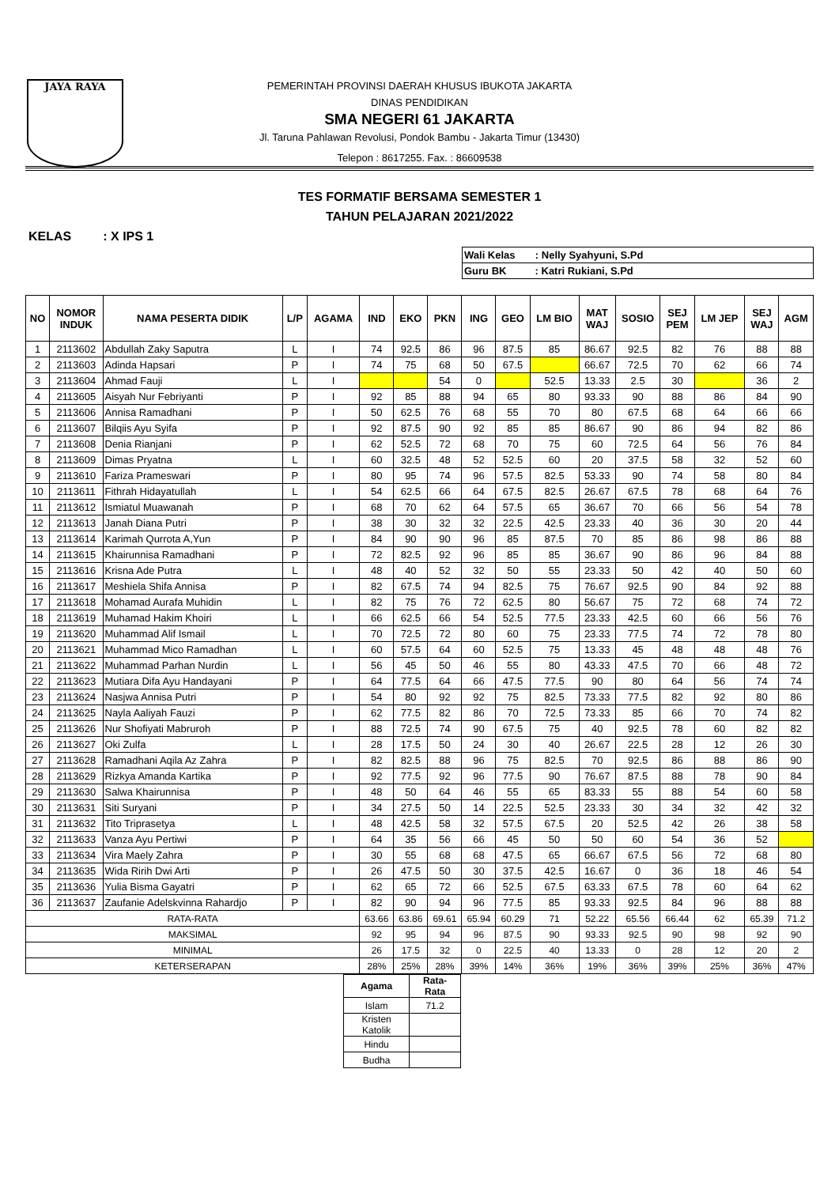JAYA RAYA
PEMERINTAH PROVINSI DAERAH KHUSUS IBUKOTA JAKARTA
DINAS PENDIDIKAN
SMA NEGERI 61 JAKARTA
Jl. Taruna Pahlawan Revolusi, Pondok Bambu - Jakarta Timur (13430)
Telepon : 8617255. Fax. : 86609538
TES FORMATIF BERSAMA SEMESTER 1
TAHUN PELAJARAN 2021/2022
KELAS : X IPS 1
| Wali Kelas : Nelly Syahyuni, S.Pd |
| Guru BK : Katri Rukiani, S.Pd |
| NO | NOMOR INDUK | NAMA PESERTA DIDIK | L/P | AGAMA | IND | EKO | PKN | ING | GEO | LM BIO | MAT WAJ | SOSIO | SEJ PEM | LM JEP | SEJ WAJ | AGM |
| --- | --- | --- | --- | --- | --- | --- | --- | --- | --- | --- | --- | --- | --- | --- | --- | --- |
| 1 | 2113602 | Abdullah Zaky Saputra | L | I | 74 | 92.5 | 86 | 96 | 87.5 | 85 | 86.67 | 92.5 | 82 | 76 | 88 | 88 |
| 2 | 2113603 | Adinda Hapsari | P | I | 74 | 75 | 68 | 50 | 67.5 | | 66.67 | 72.5 | 70 | 62 | 66 | 74 |
| 3 | 2113604 | Ahmad Fauji | L | I | | | 54 | 0 | | 52.5 | 13.33 | 2.5 | 30 | | 36 | 2 |
| 4 | 2113605 | Aisyah Nur Febriyanti | P | I | 92 | 85 | 88 | 94 | 65 | 80 | 93.33 | 90 | 88 | 86 | 84 | 90 |
| 5 | 2113606 | Annisa Ramadhani | P | I | 50 | 62.5 | 76 | 68 | 55 | 70 | 80 | 67.5 | 68 | 64 | 66 | 66 |
| 6 | 2113607 | Bilqiis Ayu Syifa | P | I | 92 | 87.5 | 90 | 92 | 85 | 85 | 86.67 | 90 | 86 | 94 | 82 | 86 |
| 7 | 2113608 | Denia Rianjani | P | I | 62 | 52.5 | 72 | 68 | 70 | 75 | 60 | 72.5 | 64 | 56 | 76 | 84 |
| 8 | 2113609 | Dimas Pryatna | L | I | 60 | 32.5 | 48 | 52 | 52.5 | 60 | 20 | 37.5 | 58 | 32 | 52 | 60 |
| 9 | 2113610 | Fariza Prameswari | P | I | 80 | 95 | 74 | 96 | 57.5 | 82.5 | 53.33 | 90 | 74 | 58 | 80 | 84 |
| 10 | 2113611 | Fithrah Hidayatullah | L | I | 54 | 62.5 | 66 | 64 | 67.5 | 82.5 | 26.67 | 67.5 | 78 | 68 | 64 | 76 |
| 11 | 2113612 | Ismiatul Muawanah | P | I | 68 | 70 | 62 | 64 | 57.5 | 65 | 36.67 | 70 | 66 | 56 | 54 | 78 |
| 12 | 2113613 | Janah Diana Putri | P | I | 38 | 30 | 32 | 32 | 22.5 | 42.5 | 23.33 | 40 | 36 | 30 | 20 | 44 |
| 13 | 2113614 | Karimah Qurrota A,Yun | P | I | 84 | 90 | 90 | 96 | 85 | 87.5 | 70 | 85 | 86 | 98 | 86 | 88 |
| 14 | 2113615 | Khairunnisa Ramadhani | P | I | 72 | 82.5 | 92 | 96 | 85 | 85 | 36.67 | 90 | 86 | 96 | 84 | 88 |
| 15 | 2113616 | Krisna Ade Putra | L | I | 48 | 40 | 52 | 32 | 50 | 55 | 23.33 | 50 | 42 | 40 | 50 | 60 |
| 16 | 2113617 | Meshiela Shifa Annisa | P | I | 82 | 67.5 | 74 | 94 | 82.5 | 75 | 76.67 | 92.5 | 90 | 84 | 92 | 88 |
| 17 | 2113618 | Mohamad Aurafa Muhidin | L | I | 82 | 75 | 76 | 72 | 62.5 | 80 | 56.67 | 75 | 72 | 68 | 74 | 72 |
| 18 | 2113619 | Muhamad Hakim Khoiri | L | I | 66 | 62.5 | 66 | 54 | 52.5 | 77.5 | 23.33 | 42.5 | 60 | 66 | 56 | 76 |
| 19 | 2113620 | Muhammad Alif Ismail | L | I | 70 | 72.5 | 72 | 80 | 60 | 75 | 23.33 | 77.5 | 74 | 72 | 78 | 80 |
| 20 | 2113621 | Muhammad Mico Ramadhan | L | I | 60 | 57.5 | 64 | 60 | 52.5 | 75 | 13.33 | 45 | 48 | 48 | 48 | 76 |
| 21 | 2113622 | Muhammad Parhan Nurdin | L | I | 56 | 45 | 50 | 46 | 55 | 80 | 43.33 | 47.5 | 70 | 66 | 48 | 72 |
| 22 | 2113623 | Mutiara Difa Ayu Handayani | P | I | 64 | 77.5 | 64 | 66 | 47.5 | 77.5 | 90 | 80 | 64 | 56 | 74 | 74 |
| 23 | 2113624 | Nasjwa Annisa Putri | P | I | 54 | 80 | 92 | 92 | 75 | 82.5 | 73.33 | 77.5 | 82 | 92 | 80 | 86 |
| 24 | 2113625 | Nayla Aaliyah Fauzi | P | I | 62 | 77.5 | 82 | 86 | 70 | 72.5 | 73.33 | 85 | 66 | 70 | 74 | 82 |
| 25 | 2113626 | Nur Shofiyati Mabruroh | P | I | 88 | 72.5 | 74 | 90 | 67.5 | 75 | 40 | 92.5 | 78 | 60 | 82 | 82 |
| 26 | 2113627 | Oki Zulfa | L | I | 28 | 17.5 | 50 | 24 | 30 | 40 | 26.67 | 22.5 | 28 | 12 | 26 | 30 |
| 27 | 2113628 | Ramadhani Aqila Az Zahra | P | I | 82 | 82.5 | 88 | 96 | 75 | 82.5 | 70 | 92.5 | 86 | 88 | 86 | 90 |
| 28 | 2113629 | Rizkya Amanda Kartika | P | I | 92 | 77.5 | 92 | 96 | 77.5 | 90 | 76.67 | 87.5 | 88 | 78 | 90 | 84 |
| 29 | 2113630 | Salwa Khairunnisa | P | I | 48 | 50 | 64 | 46 | 55 | 65 | 83.33 | 55 | 88 | 54 | 60 | 58 |
| 30 | 2113631 | Siti Suryani | P | I | 34 | 27.5 | 50 | 14 | 22.5 | 52.5 | 23.33 | 30 | 34 | 32 | 42 | 32 |
| 31 | 2113632 | Tito Triprasetya | L | I | 48 | 42.5 | 58 | 32 | 57.5 | 67.5 | 20 | 52.5 | 42 | 26 | 38 | 58 |
| 32 | 2113633 | Vanza Ayu Pertiwi | P | I | 64 | 35 | 56 | 66 | 45 | 50 | 50 | 60 | 54 | 36 | 52 | |
| 33 | 2113634 | Vira Maely Zahra | P | I | 30 | 55 | 68 | 68 | 47.5 | 65 | 66.67 | 67.5 | 56 | 72 | 68 | 80 |
| 34 | 2113635 | Wida Ririh Dwi Arti | P | I | 26 | 47.5 | 50 | 30 | 37.5 | 42.5 | 16.67 | 0 | 36 | 18 | 46 | 54 |
| 35 | 2113636 | Yulia Bisma Gayatri | P | I | 62 | 65 | 72 | 66 | 52.5 | 67.5 | 63.33 | 67.5 | 78 | 60 | 64 | 62 |
| 36 | 2113637 | Zaufanie Adelskvinna Rahardjo | P | I | 82 | 90 | 94 | 96 | 77.5 | 85 | 93.33 | 92.5 | 84 | 96 | 88 | 88 |
| RATA-RATA | | | | | 63.66 | 63.86 | 69.61 | 65.94 | 60.29 | 71 | 52.22 | 65.56 | 66.44 | 62 | 65.39 | 71.2 |
| MAKSIMAL | | | | | 92 | 95 | 94 | 96 | 87.5 | 90 | 93.33 | 92.5 | 90 | 98 | 92 | 90 |
| MINIMAL | | | | | 26 | 17.5 | 32 | 0 | 22.5 | 40 | 13.33 | 0 | 28 | 12 | 20 | 2 |
| KETERSERAPAN | | | | | 28% | 25% | 28% | 39% | 14% | 36% | 19% | 36% | 39% | 25% | 36% | 47% |
| Agama | Rata- Rata |
| --- | --- |
| Islam | 71.2 |
| Kristen Katolik | |
| Hindu | |
| Budha | |